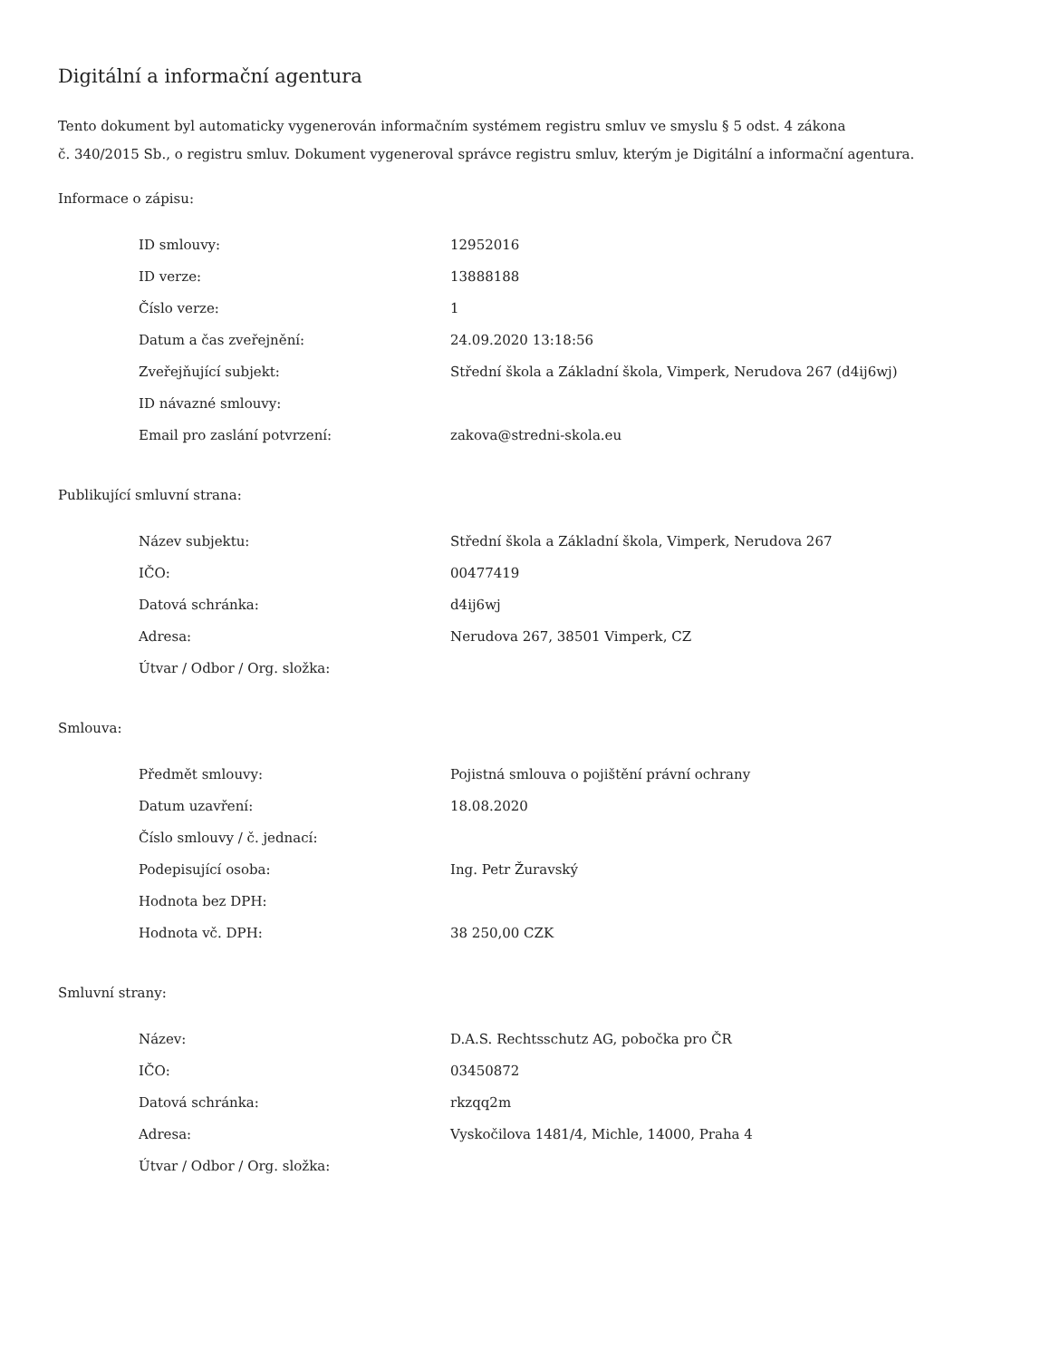Digitální a informační agentura
Tento dokument byl automaticky vygenerován informačním systémem registru smluv ve smyslu § 5 odst. 4 zákona
č. 340/2015 Sb., o registru smluv. Dokument vygeneroval správce registru smluv, kterým je Digitální a informační agentura.
Informace o zápisu:
| ID smlouvy: | 12952016 |
| ID verze: | 13888188 |
| Číslo verze: | 1 |
| Datum a čas zveřejnění: | 24.09.2020 13:18:56 |
| Zveřejňující subjekt: | Střední škola a Základní škola, Vimperk, Nerudova 267 (d4ij6wj) |
| ID návazné smlouvy: | |
| Email pro zaslání potvrzení: | zakova@stredni-skola.eu |
Publikující smluvní strana:
| Název subjektu: | Střední škola a Základní škola, Vimperk, Nerudova 267 |
| IČO: | 00477419 |
| Datová schránka: | d4ij6wj |
| Adresa: | Nerudova 267, 38501 Vimperk, CZ |
| Útvar / Odbor / Org. složka: | |
Smlouva:
| Předmět smlouvy: | Pojistná smlouva o pojištění právní ochrany |
| Datum uzavření: | 18.08.2020 |
| Číslo smlouvy / č. jednací: | |
| Podepisující osoba: | Ing. Petr Žuravský |
| Hodnota bez DPH: | |
| Hodnota vč. DPH: | 38 250,00 CZK |
Smluvní strany:
| Název: | D.A.S. Rechtsschutz AG, pobočka pro ČR |
| IČO: | 03450872 |
| Datová schránka: | rkzqq2m |
| Adresa: | Vyskočilova 1481/4, Michle, 14000, Praha 4 |
| Útvar / Odbor / Org. složka: | |